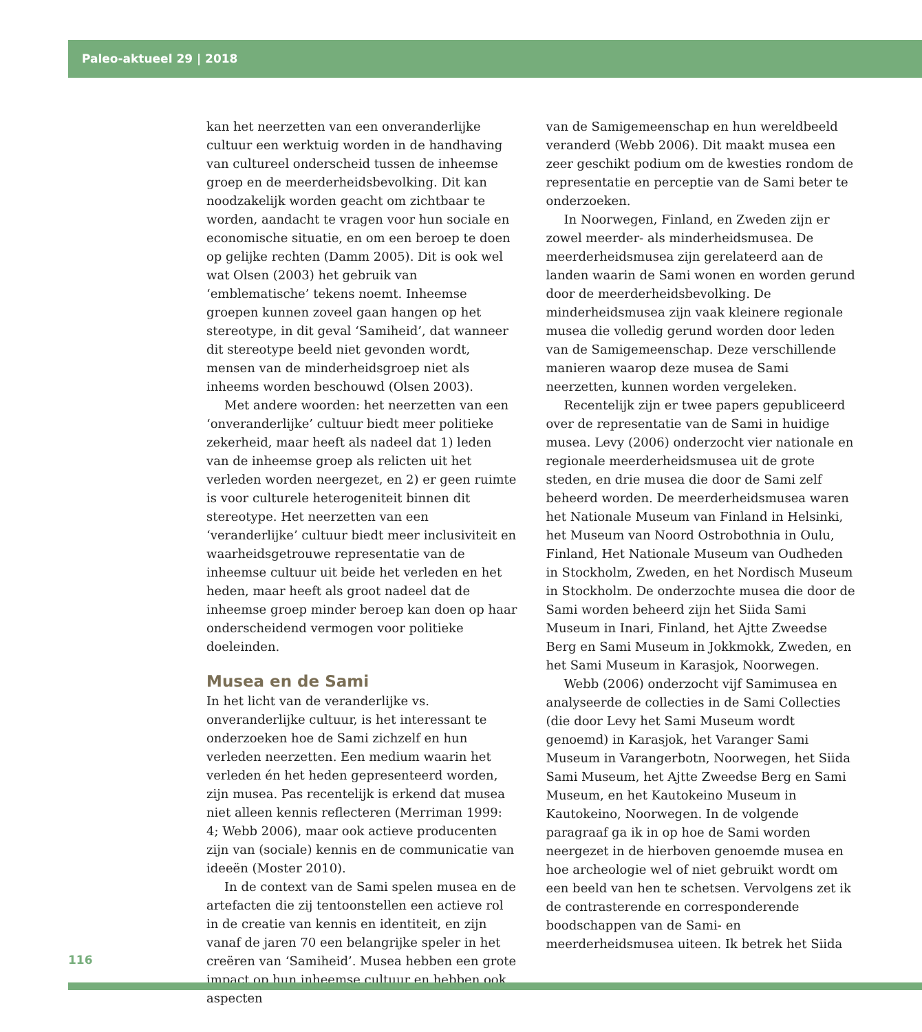Paleo-aktueel 29 | 2018
kan het neerzetten van een onveranderlijke cultuur een werktuig worden in de handhaving van cultureel onderscheid tussen de inheemse groep en de meerderheidsbevolking. Dit kan noodzakelijk worden geacht om zichtbaar te worden, aandacht te vragen voor hun sociale en economische situatie, en om een beroep te doen op gelijke rechten (Damm 2005). Dit is ook wel wat Olsen (2003) het gebruik van ‘emblematische’ tekens noemt. Inheemse groepen kunnen zoveel gaan hangen op het stereotype, in dit geval ‘Samiheid’, dat wanneer dit stereotype beeld niet gevonden wordt, mensen van de minderheidsgroep niet als inheems worden beschouwd (Olsen 2003).
Met andere woorden: het neerzetten van een ‘onveranderlijke’ cultuur biedt meer politieke zekerheid, maar heeft als nadeel dat 1) leden van de inheemse groep als relicten uit het verleden worden neergezet, en 2) er geen ruimte is voor culturele heterogeniteit binnen dit stereotype. Het neerzetten van een ‘veranderlijke’ cultuur biedt meer inclusiviteit en waarheidsgetrouwe representatie van de inheemse cultuur uit beide het verleden en het heden, maar heeft als groot nadeel dat de inheemse groep minder beroep kan doen op haar onderscheidend vermogen voor politieke doeleinden.
Musea en de Sami
In het licht van de veranderlijke vs. onveranderlijke cultuur, is het interessant te onderzoeken hoe de Sami zichzelf en hun verleden neerzetten. Een medium waarin het verleden én het heden gepresenteerd worden, zijn musea. Pas recentelijk is erkend dat musea niet alleen kennis reflecteren (Merriman 1999: 4; Webb 2006), maar ook actieve producenten zijn van (sociale) kennis en de communicatie van ideeën (Moster 2010).
In de context van de Sami spelen musea en de artefacten die zij tentoonstellen een actieve rol in de creatie van kennis en identiteit, en zijn vanaf de jaren 70 een belangrijke speler in het creëren van ‘Samiheid’. Musea hebben een grote impact op hun inheemse cultuur en hebben ook aspecten
van de Samigemeenschap en hun wereldbeeld veranderd (Webb 2006). Dit maakt musea een zeer geschikt podium om de kwesties rondom de representatie en perceptie van de Sami beter te onderzoeken.
In Noorwegen, Finland, en Zweden zijn er zowel meerder- als minderheidsmusea. De meerderheidsmusea zijn gerelateerd aan de landen waarin de Sami wonen en worden gerund door de meerderheidsbevolking. De minderheidsmusea zijn vaak kleinere regionale musea die volledig gerund worden door leden van de Samigemeenschap. Deze verschillende manieren waarop deze musea de Sami neerzetten, kunnen worden vergeleken.
Recentelijk zijn er twee papers gepubliceerd over de representatie van de Sami in huidige musea. Levy (2006) onderzocht vier nationale en regionale meerderheidsmusea uit de grote steden, en drie musea die door de Sami zelf beheerd worden. De meerderheidsmusea waren het Nationale Museum van Finland in Helsinki, het Museum van Noord Ostrobothnia in Oulu, Finland, Het Nationale Museum van Oudheden in Stockholm, Zweden, en het Nordisch Museum in Stockholm. De onderzochte musea die door de Sami worden beheerd zijn het Siida Sami Museum in Inari, Finland, het Ajtte Zweedse Berg en Sami Museum in Jokkmokk, Zweden, en het Sami Museum in Karasjok, Noorwegen.
Webb (2006) onderzocht vijf Samimusea en analyseerde de collecties in de Sami Collecties (die door Levy het Sami Museum wordt genoemd) in Karasjok, het Varanger Sami Museum in Varangerbotn, Noorwegen, het Siida Sami Museum, het Ajtte Zweedse Berg en Sami Museum, en het Kautokeino Museum in Kautokeino, Noorwegen. In de volgende paragraaf ga ik in op hoe de Sami worden neergezet in de hierboven genoemde musea en hoe archeologie wel of niet gebruikt wordt om een beeld van hen te schetsen. Vervolgens zet ik de contrasterende en corresponderende boodschappen van de Sami- en meerderheidsmusea uiteen. Ik betrek het Siida
116